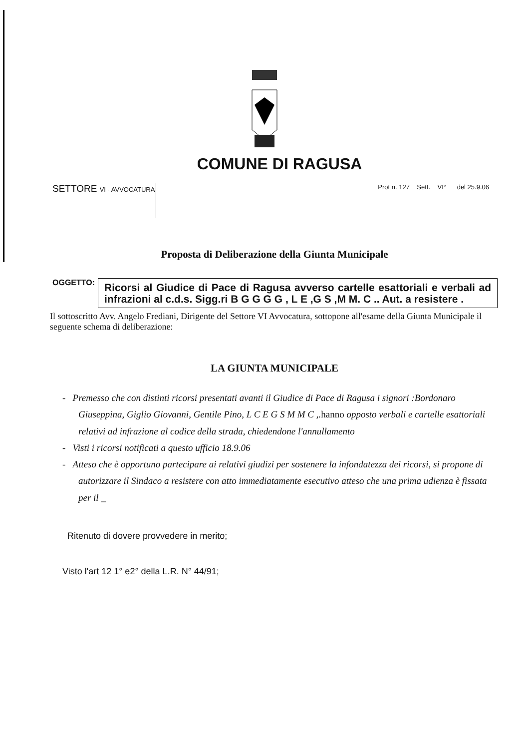COMUNE DI RAGUSA
SETTORE VI - AVVOCATURA
Prot n. 127 Sett. VI° del 25.9.06
Proposta di Deliberazione della Giunta Municipale
OGGETTO:
Ricorsi al Giudice di Pace di Ragusa avverso cartelle esattoriali e verbali ad infrazioni al c.d.s. Sigg.ri B G G G G , L E ,G S ,M M. C .. Aut. a resistere .
Il sottoscritto Avv. Angelo Frediani, Dirigente del Settore VI Avvocatura, sottopone all'esame della Giunta Municipale il seguente schema di deliberazione:
LA GIUNTA MUNICIPALE
- Premesso che con distinti ricorsi presentati avanti il Giudice di Pace di Ragusa i signori :Bordonaro Giuseppina, Giglio Giovanni, Gentile Pino, L C E G S M M C ,.hanno opposto verbali e cartelle esattoriali relativi ad infrazione al codice della strada, chiedendone l'annullamento
- Visti i ricorsi notificati a questo ufficio 18.9.06
- Atteso che è opportuno partecipare ai relativi giudizi per sostenere la infondatezza dei ricorsi, si propone di autorizzare il Sindaco a resistere con atto immediatamente esecutivo atteso che una prima udienza è fissata per il _
Ritenuto di dovere provvedere in merito;
Visto l'art 12 1° e2° della L.R. N° 44/91;